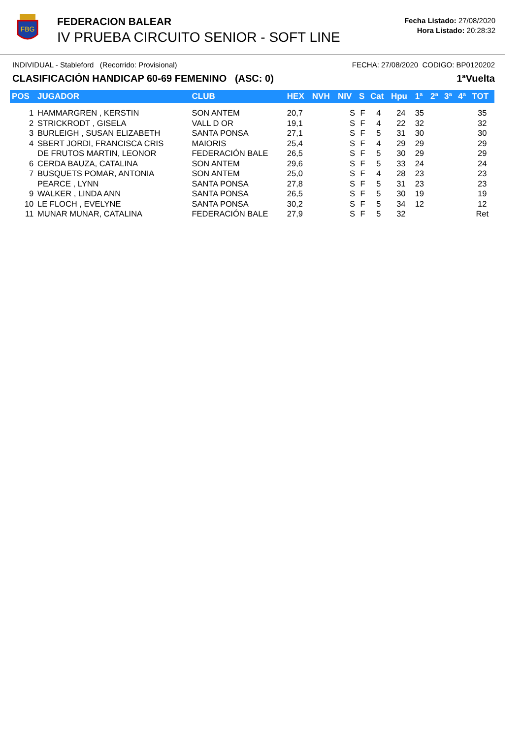FBG
FEDERACION BALEAR
IV PRUEBA CIRCUITO SENIOR - SOFT LINE
Fecha Listado: 27/08/2020
Hora Listado: 20:28:32
INDIVIDUAL - Stableford (Recorrido: Provisional) FECHA: 27/08/2020 CODIGO: BP0120202
CLASIFICACIÓN HANDICAP 60-69 FEMENINO (ASC: 0) 1ªVuelta
| POS | JUGADOR | CLUB | HEX | NVH | NIV | S | Cat | Hpu | 1ª | 2ª | 3ª | 4ª | TOT |
| --- | --- | --- | --- | --- | --- | --- | --- | --- | --- | --- | --- | --- | --- |
| 1 | HAMMARGREN , KERSTIN | SON ANTEM | 20,7 | | S | F | 4 | 24 | 35 | | | | 35 |
| 2 | STRICKRODT , GISELA | VALL D OR | 19,1 | | S | F | 4 | 22 | 32 | | | | 32 |
| 3 | BURLEIGH , SUSAN ELIZABETH | SANTA PONSA | 27,1 | | S | F | 5 | 31 | 30 | | | | 30 |
| 4 | SBERT JORDI, FRANCISCA CRIS | MAIORIS | 25,4 | | S | F | 4 | 29 | 29 | | | | 29 |
| | DE FRUTOS MARTIN, LEONOR | FEDERACIÓN BALE | 26,5 | | S | F | 5 | 30 | 29 | | | | 29 |
| 6 | CERDA BAUZA, CATALINA | SON ANTEM | 29,6 | | S | F | 5 | 33 | 24 | | | | 24 |
| 7 | BUSQUETS POMAR, ANTONIA | SON ANTEM | 25,0 | | S | F | 4 | 28 | 23 | | | | 23 |
| | PEARCE , LYNN | SANTA PONSA | 27,8 | | S | F | 5 | 31 | 23 | | | | 23 |
| 9 | WALKER , LINDA ANN | SANTA PONSA | 26,5 | | S | F | 5 | 30 | 19 | | | | 19 |
| 10 | LE FLOCH , EVELYNE | SANTA PONSA | 30,2 | | S | F | 5 | 34 | 12 | | | | 12 |
| 11 | MUNAR MUNAR, CATALINA | FEDERACIÓN BALE | 27,9 | | S | F | 5 | 32 | | | | | Ret |